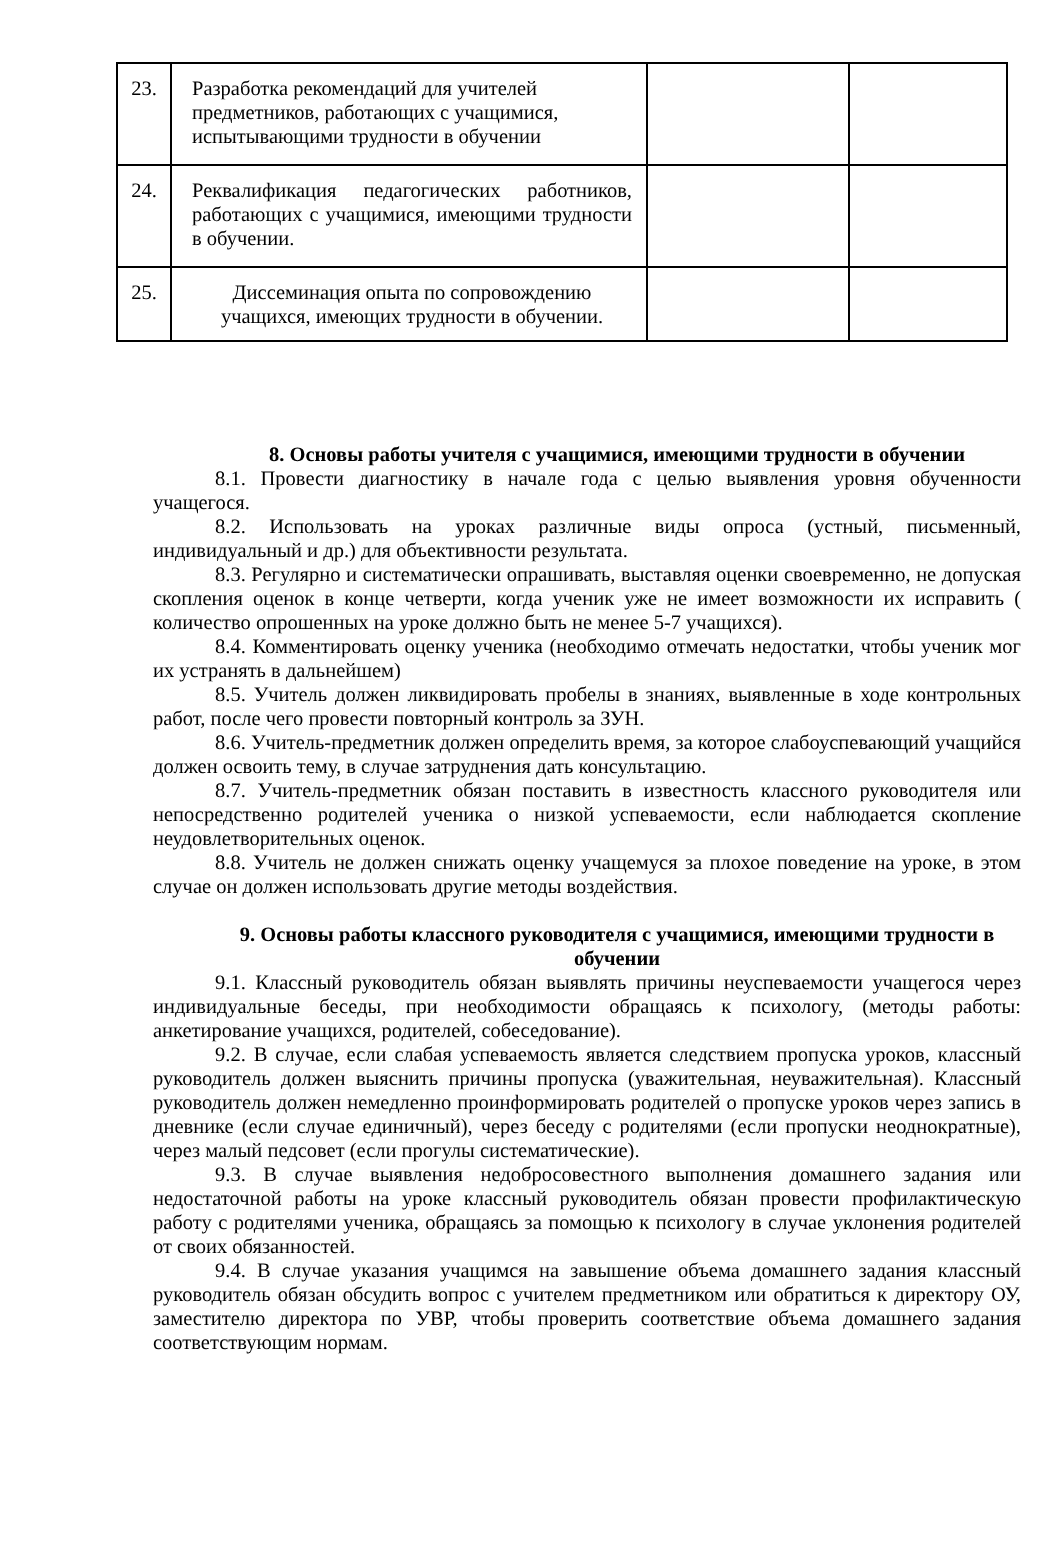| 23. | Разработка рекомендаций для учителей предметников, работающих с учащимися, испытывающими трудности в обучении | | |
| 24. | Реквалификация педагогических работников, работающих с учащимися, имеющими трудности в обучении. | | |
| 25. | Диссеминация опыта по сопровождению учащихся, имеющих трудности в обучении. | | |
8. Основы работы учителя с учащимися, имеющими трудности в обучении
8.1. Провести диагностику в начале года с целью выявления уровня обученности учащегося.
8.2. Использовать на уроках различные виды опроса (устный, письменный, индивидуальный и др.) для объективности результата.
8.3. Регулярно и систематически опрашивать, выставляя оценки своевременно, не допуская скопления оценок в конце четверти, когда ученик уже не имеет возможности их исправить ( количество опрошенных на уроке должно быть не менее 5-7 учащихся).
8.4. Комментировать оценку ученика (необходимо отмечать недостатки, чтобы ученик мог их устранять в дальнейшем)
8.5. Учитель должен ликвидировать пробелы в знаниях, выявленные в ходе контрольных работ, после чего провести повторный контроль за ЗУН.
8.6. Учитель-предметник должен определить время, за которое слабоуспевающий учащийся должен освоить тему, в случае затруднения дать консультацию.
8.7. Учитель-предметник обязан поставить в известность классного руководителя или непосредственно родителей ученика о низкой успеваемости, если наблюдается скопление неудовлетворительных оценок.
8.8. Учитель не должен снижать оценку учащемуся за плохое поведение на уроке, в этом случае он должен использовать другие методы воздействия.
9. Основы работы классного руководителя с учащимися, имеющими трудности в обучении
9.1. Классный руководитель обязан выявлять причины неуспеваемости учащегося через индивидуальные беседы, при необходимости обращаясь к психологу, (методы работы: анкетирование учащихся, родителей, собеседование).
9.2. В случае, если слабая успеваемость является следствием пропуска уроков, классный руководитель должен выяснить причины пропуска (уважительная, неуважительная). Классный руководитель должен немедленно проинформировать родителей о пропуске уроков через запись в дневнике (если случае единичный), через беседу с родителями (если пропуски неоднократные), через малый педсовет (если прогулы систематические).
9.3. В случае выявления недобросовестного выполнения домашнего задания или недостаточной работы на уроке классный руководитель обязан провести профилактическую работу с родителями ученика, обращаясь за помощью к психологу в случае уклонения родителей от своих обязанностей.
9.4. В случае указания учащимся на завышение объема домашнего задания классный руководитель обязан обсудить вопрос с учителем предметником или обратиться к директору ОУ, заместителю директора по УВР, чтобы проверить соответствие объема домашнего задания соответствующим нормам.